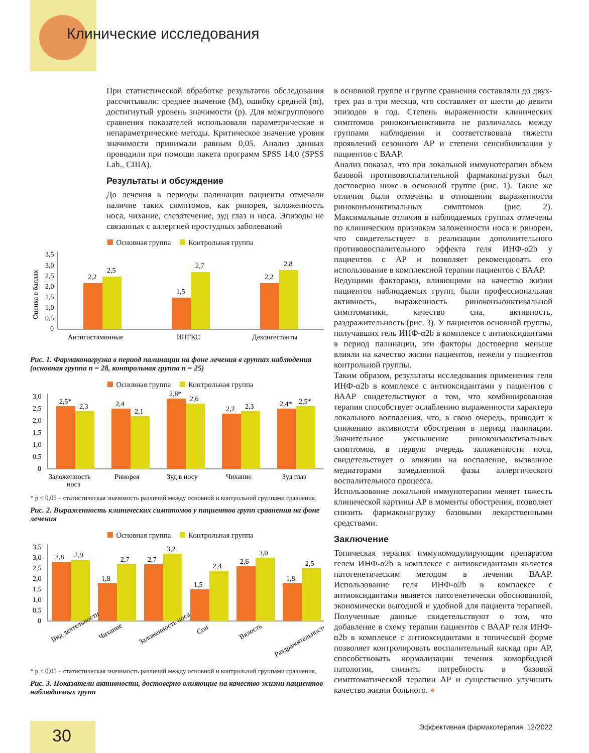Клинические исследования
При статистической обработке результатов обследования рассчитывали: среднее значение (M), ошибку средней (m), достигнутый уровень значимости (p). Для межгруппового сравнения показателей использовали параметрические и непараметрические методы. Критическое значение уровня значимости принимали равным 0,05. Анализ данных проводили при помощи пакета программ SPSS 14.0 (SPSS Lab., США).
Результаты и обсуждение
До лечения в периоды палинации пациенты отмечали наличие таких симптомов, как ринорея, заложенность носа, чихание, слезотечение, зуд глаз и носа. Эпизоды не связанных с аллергией простудных заболеваний
Основная группа Контрольная группа
Оценка в баллах
3,5
3,0
2,5
2,0
1,5
1,0
0,5
0
2,2
2,5
1,5
2,7
2,2
2,8
Антигистаминные
ИНГКС
Деконгестанты
Рис. 1. Фармаконагрузка в период палинации на фоне лечения в группах наблюдения (основная группа n = 28, контрольная группа n = 25)
Основная группа Контрольная группа
3,0
2,5
2,0
1,5
1,0
0,5
0
2,5*
2,3
2,4
2,1
2,8*
2,6
2,2
2,3
2,4*
2,5*
Заложенность
носа
Ринорея
Зуд в носу
Чихание
Зуд глаз
* p < 0,05 – статистическая значимость различий между основной и контрольной группами сравнения.
Рис. 2. Выраженность клинических симптомов у пациентов групп сравнения на фоне лечения
Основная группа Контрольная группа
3,5
3,0
2,5
2,0
1,5
1,0
0,5
0
2,8
2,9
1,8
2,7
2,7
3,2
1,5
2,4
2,6
3,0
1,8
2,5
Вид деятельности
Чихание
Заложенность носа
Сон
Вялость
Раздражительность
* p < 0,05 – статистическая значимость различий между основной и контрольной группами сравнения.
Рис. 3. Показатели активности, достоверно влияющие на качество жизни пациентов наблюдаемых групп
в основной группе и группе сравнения составляли до двух-трех раз в три месяца, что составляет от шести до девяти эпизодов в год. Степень выраженности клинических симптомов риноконъюнктивита не различалась между группами наблюдения и соответствовала тяжести проявлений сезонного АР и степени сенсибилизации у пациентов с ВААР.
Анализ показал, что при локальной иммунотерапии объем базовой противовоспалительной фармаконагрузки был достоверно ниже в основной группе (рис. 1). Такие же отличия были отмечены в отношении выраженности риноконъюнктивальных симптомов (рис. 2). Максимальные отличия в наблюдаемых группах отмечены по клиническим признакам заложенности носа и ринореи, что свидетельствует о реализации дополнительного противовоспалительного эффекта геля ИНФ-α2b у пациентов с АР и позволяет рекомендовать его использование в комплексной терапии пациентов с ВААР.
Ведущими факторами, влияющими на качество жизни пациентов наблюдаемых групп, были профессиональная активность, выраженность риноконъюнктивальной симптоматики, качество сна, активность, раздражительность (рис. 3). У пациентов основной группы, получавших гель ИНФ-α2b в комплексе с антиоксидантами в период палинации, эти факторы достоверно меньше влияли на качество жизни пациентов, нежели у пациентов контрольной группы.
Таким образом, результаты исследования применения геля ИНФ-α2b в комплексе с антиоксидантами у пациентов с ВААР свидетельствуют о том, что комбинированная терапия способствует ослаблению выраженности характера локального воспаления, что, в свою очередь, приводит к снижению активности обострения в период палинации. Значительное уменьшение риноконъюктивальных симптомов, в первую очередь заложенности носа, свидетельствует о влиянии на воспаление, вызванное медиаторами замедленной фазы аллергического воспалительного процесса.
Использование локальной иммунотерапии меняет тяжесть клинической картины АР в моменты обострения, позволяет снизить фармаконагрузку базовыми лекарственными средствами.
Заключение
Топическая терапия иммуномодулирующим препаратом гелем ИНФ-α2b в комплексе с антиоксидантами является патогенетическим методом в лечении ВААР. Использование геля ИНФ-α2b в комплексе с антиоксидантами является патогенетически обоснованной, экономически выгодной и удобной для пациента терапией. Полученные данные свидетельствуют о том, что добавление в схему терапии пациентов с ВААР геля ИНФ-α2b в комплексе с антиоксидантами в топической форме позволяет контролировать воспалительный каскад при АР, способствовать нормализации течения коморбидной патологии, снизить потребность в базовой симптоматической терапии АР и существенно улучшить качество жизни больного. ●
30
Эффективная фармакотерапия. 12/2022